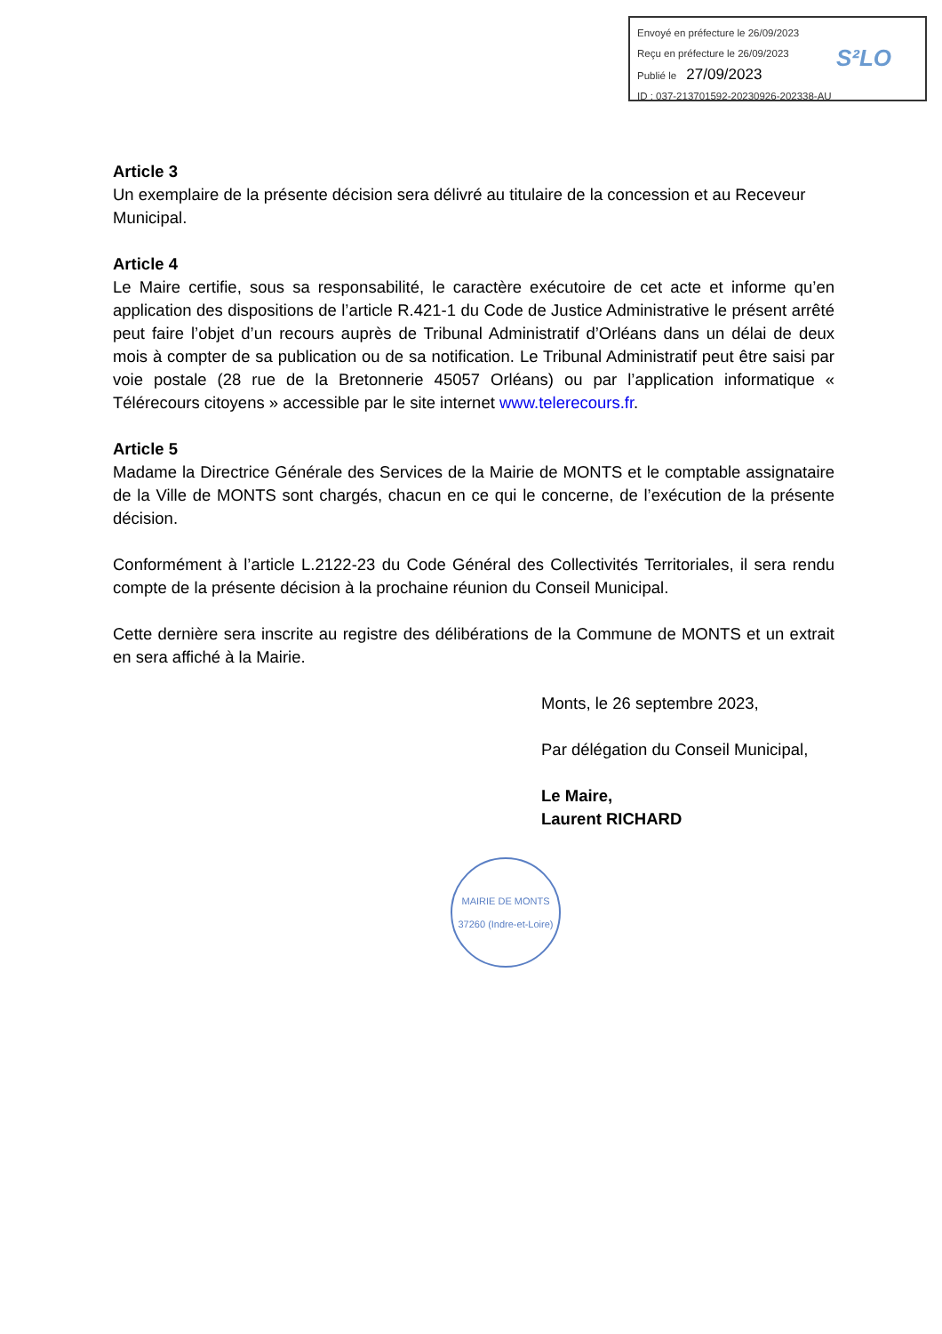Envoyé en préfecture le 26/09/2023
Reçu en préfecture le 26/09/2023
Publié le 27/09/2023
ID : 037-213701592-20230926-202338-AU
S²LO
Article 3
Un exemplaire de la présente décision sera délivré au titulaire de la concession et au Receveur
Municipal.
Article 4
Le Maire certifie, sous sa responsabilité, le caractère exécutoire de cet acte et informe qu’en application des dispositions de l’article R.421-1 du Code de Justice Administrative le présent arrêté peut faire l’objet d’un recours auprès de Tribunal Administratif d’Orléans dans un délai de deux mois à compter de sa publication ou de sa notification. Le Tribunal Administratif peut être saisi par voie postale (28 rue de la Bretonnerie 45057 Orléans) ou par l’application informatique « Télérecours citoyens » accessible par le site internet www.telerecours.fr.
Article 5
Madame la Directrice Générale des Services de la Mairie de MONTS et le comptable assignataire de la Ville de MONTS sont chargés, chacun en ce qui le concerne, de l’exécution de la présente décision.
Conformément à l’article L.2122-23 du Code Général des Collectivités Territoriales, il sera rendu compte de la présente décision à la prochaine réunion du Conseil Municipal.
Cette dernière sera inscrite au registre des délibérations de la Commune de MONTS et un extrait en sera affiché à la Mairie.
Monts, le 26 septembre 2023,
Par délégation du Conseil Municipal,
Le Maire,
Laurent RICHARD
MAIRIE DE MONTS
37260 (Indre-et-Loire)